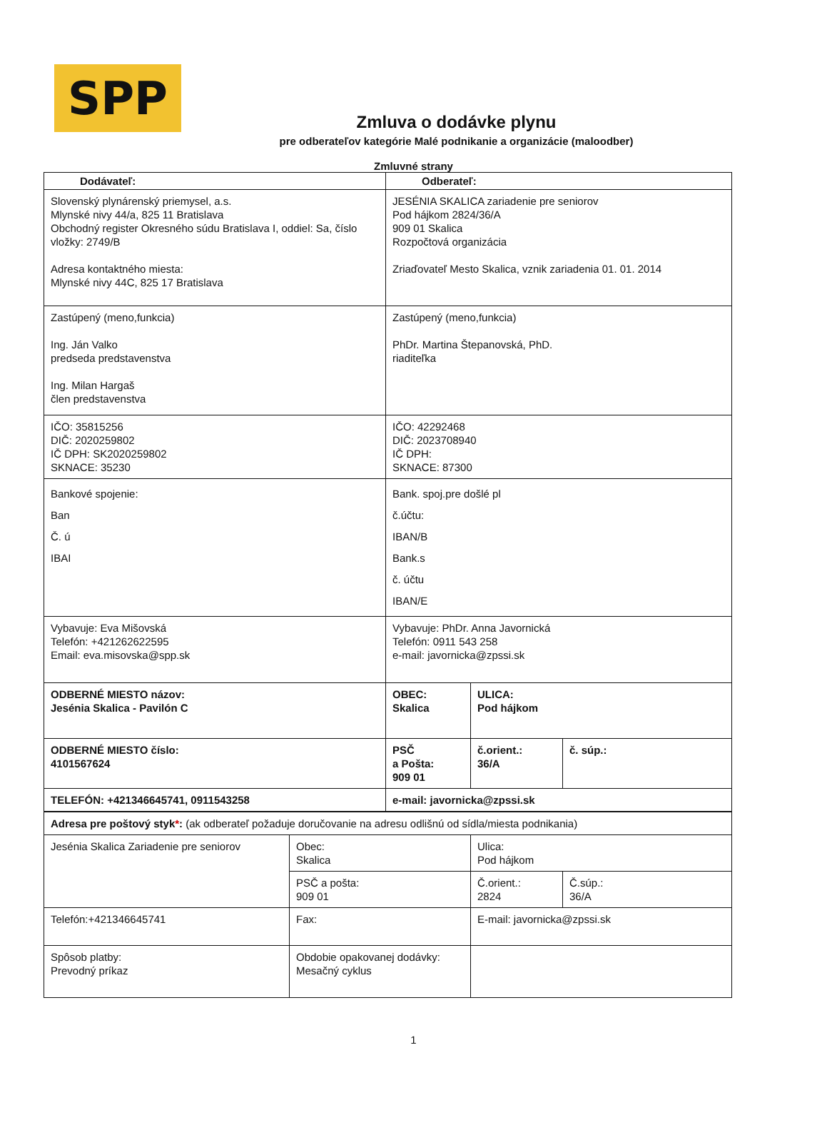SPP
Zmluva o dodávke plynu
pre odberateľov kategórie Malé podnikanie a organizácie (maloodber)
Zmluvné strany
| Dodávateľ: | Odberateľ: | | |
| --- | --- | --- | --- |
| Slovenský plynárenský priemysel, a.s. Mlynské nivy 44/a, 825 11 Bratislava Obchodný register Okresného súdu Bratislava I, oddiel: Sa, číslo vložky: 2749/B Adresa kontaktného miesta: Mlynské nivy 44C, 825 17 Bratislava | JESÉNIA SKALICA zariadenie pre seniorov Pod hájkom 2824/36/A 909 01 Skalica Rozpočtová organizácia Zriaďovateľ Mesto Skalica, vznik zariadenia 01. 01. 2014 | | |
| Zastúpený (meno,funkcia) Ing. Ján Valko predseda predstavenstva Ing. Milan Hargaš člen predstavenstva | Zastúpený (meno,funkcia) PhDr. Martina Štepanovská, PhD. riaditeľka | | |
| IČO: 35815256 DIČ: 2020259802 IČ DPH: SK2020259802 SKNACE: 35230 | IČO: 42292468 DIČ: 2023708940 IČ DPH: SKNACE: 87300 | | |
| Bankové spojenie: Ban Č. ú IBAI | Bank. spoj.pre došlé pl č.účtu: IBAN/B Bank.s č. účtu IBAN/E | | |
| Vybavuje: Eva Mišovská Telefón: +421262622595 Email: eva.misovska@spp.sk | Vybavuje: PhDr. Anna Javornická Telefón: 0911 543 258 e-mail: javornicka@zpssi.sk | | |
| ODBERNÉ MIESTO názov: Jesénia Skalica - Pavilón C | OBEC: Skalica | ULICA: Pod hájkom | |
| ODBERNÉ MIESTO číslo: 4101567624 | PSČ a Pošta: 909 01 | č.orient.: 36/A | č. súp.: |
| TELEFÓN: +421346645741, 0911543258 | e-mail: javornicka@zpssi.sk | | |
| Adresa pre poštový styk * : (ak odberateľ požaduje doručovanie na adresu odlišnú od sídla/miesta podnikania) | | | |
| Jesénia Skalica Zariadenie pre seniorov | Obec: Skalica | Ulica: Pod hájkom | |
| | PSČ a pošta: 909 01 | Č.orient.: 2824 | Č.súp.: 36/A |
| Telefón:+421346645741 | Fax: | E-mail: javornicka@zpssi.sk | |
| Spôsob platby: Prevodný príkaz | Obdobie opakovanej dodávky: Mesačný cyklus | | |
1